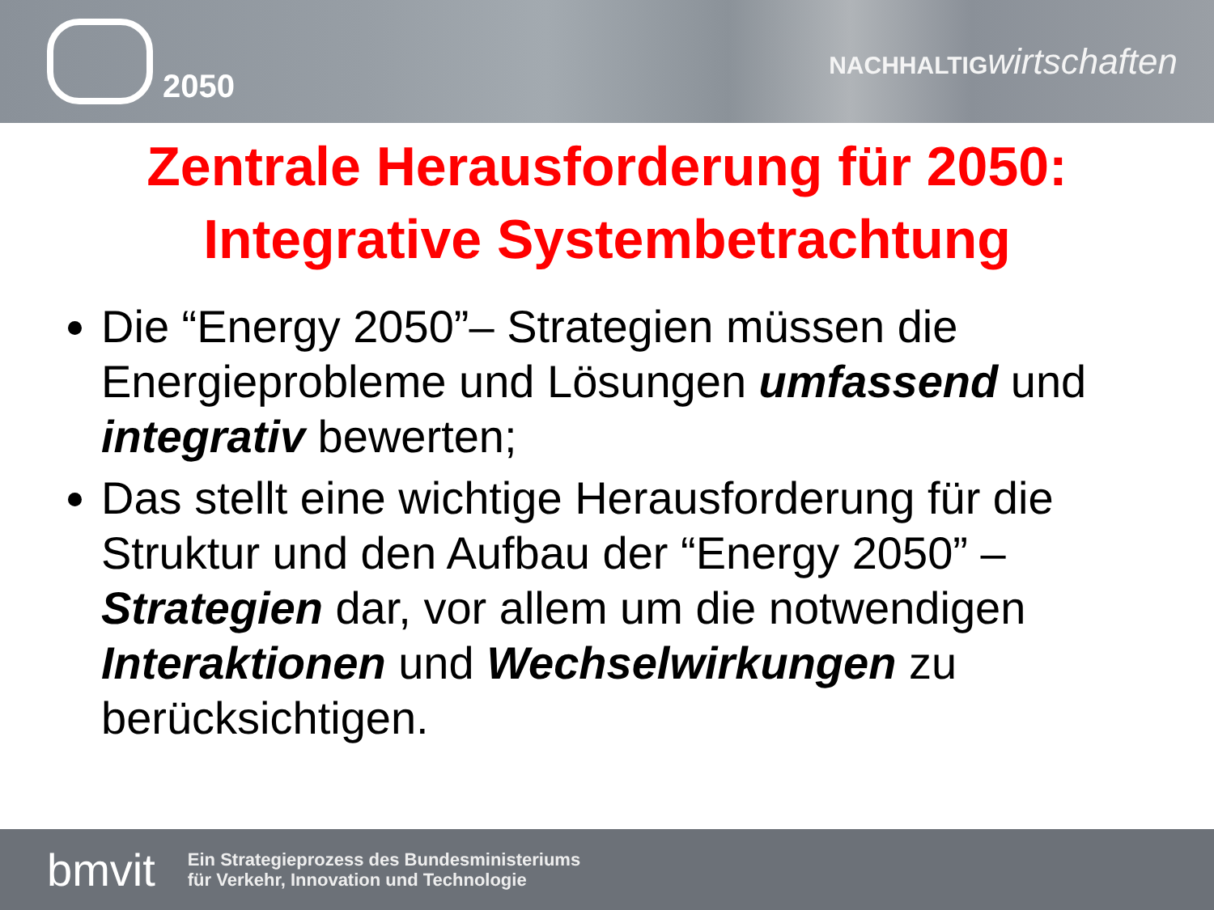e
2050
NACHHALTIG wirtschaften
Zentrale Herausforderung für 2050:
Integrative Systembetrachtung
Die “Energy 2050”– Strategien müssen die Energieprobleme und Lösungen umfassend und integrativ bewerten;
Das stellt eine wichtige Herausforderung für die Struktur und den Aufbau der “Energy 2050” – Strategien dar, vor allem um die notwendigen Interaktionen und Wechselwirkungen zu berücksichtigen.
bmvit
Ein Strategieprozess des Bundesministeriums
für Verkehr, Innovation und Technologie